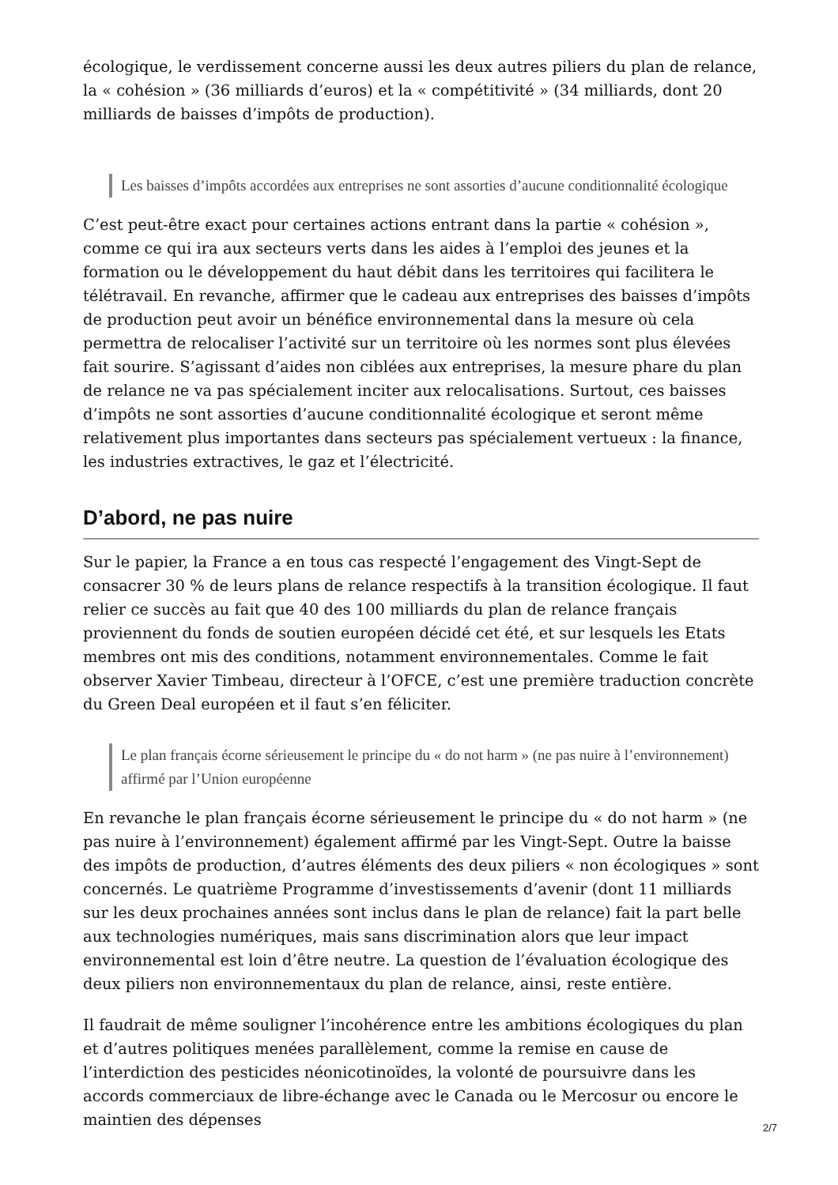écologique, le verdissement concerne aussi les deux autres piliers du plan de relance, la « cohésion » (36 milliards d’euros) et la « compétitivité » (34 milliards, dont 20 milliards de baisses d’impôts de production).
Les baisses d’impôts accordées aux entreprises ne sont assorties d’aucune conditionnalité écologique
C’est peut-être exact pour certaines actions entrant dans la partie « cohésion », comme ce qui ira aux secteurs verts dans les aides à l’emploi des jeunes et la formation ou le développement du haut débit dans les territoires qui facilitera le télétravail. En revanche, affirmer que le cadeau aux entreprises des baisses d’impôts de production peut avoir un bénéfice environnemental dans la mesure où cela permettra de relocaliser l’activité sur un territoire où les normes sont plus élevées fait sourire. S’agissant d’aides non ciblées aux entreprises, la mesure phare du plan de relance ne va pas spécialement inciter aux relocalisations. Surtout, ces baisses d’impôts ne sont assorties d’aucune conditionnalité écologique et seront même relativement plus importantes dans secteurs pas spécialement vertueux : la finance, les industries extractives, le gaz et l’électricité.
D’abord, ne pas nuire
Sur le papier, la France a en tous cas respecté l’engagement des Vingt-Sept de consacrer 30 % de leurs plans de relance respectifs à la transition écologique. Il faut relier ce succès au fait que 40 des 100 milliards du plan de relance français proviennent du fonds de soutien européen décidé cet été, et sur lesquels les Etats membres ont mis des conditions, notamment environnementales. Comme le fait observer Xavier Timbeau, directeur à l’OFCE, c’est une première traduction concrète du Green Deal européen et il faut s’en féliciter.
Le plan français écorne sérieusement le principe du « do not harm » (ne pas nuire à l’environnement) affirmé par l’Union européenne
En revanche le plan français écorne sérieusement le principe du « do not harm » (ne pas nuire à l’environnement) également affirmé par les Vingt-Sept. Outre la baisse des impôts de production, d’autres éléments des deux piliers « non écologiques » sont concernés. Le quatrième Programme d’investissements d’avenir (dont 11 milliards sur les deux prochaines années sont inclus dans le plan de relance) fait la part belle aux technologies numériques, mais sans discrimination alors que leur impact environnemental est loin d’être neutre. La question de l’évaluation écologique des deux piliers non environnementaux du plan de relance, ainsi, reste entière.
Il faudrait de même souligner l’incohérence entre les ambitions écologiques du plan et d’autres politiques menées parallèlement, comme la remise en cause de l’interdiction des pesticides néonicotinoïdes, la volonté de poursuivre dans les accords commerciaux de libre-échange avec le Canada ou le Mercosur ou encore le maintien des dépenses
2/7